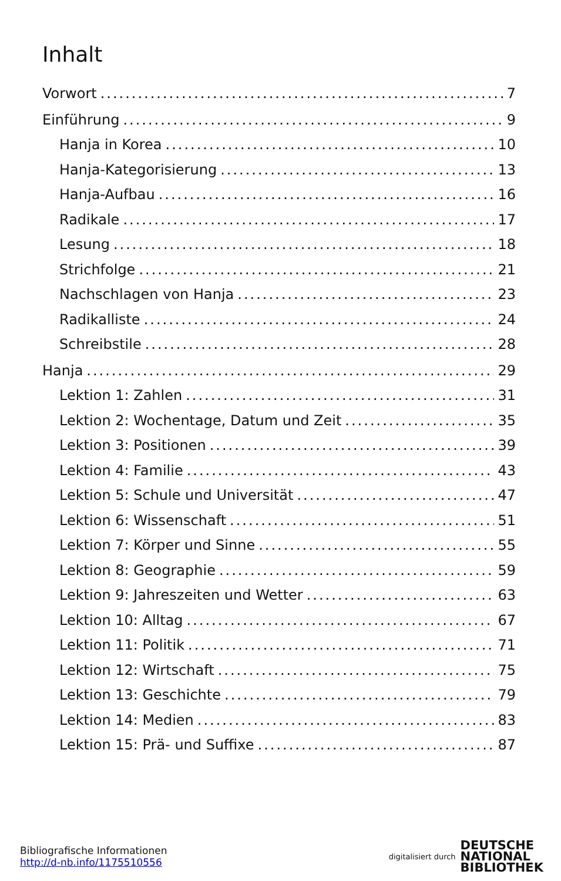Inhalt
Vorwort 7
Einführung 9
Hanja in Korea 10
Hanja-Kategorisierung 13
Hanja-Aufbau 16
Radikale 17
Lesung 18
Strichfolge 21
Nachschlagen von Hanja 23
Radikalliste 24
Schreibstile 28
Hanja 29
Lektion 1: Zahlen 31
Lektion 2: Wochentage, Datum und Zeit 35
Lektion 3: Positionen 39
Lektion 4: Familie 43
Lektion 5: Schule und Universität 47
Lektion 6: Wissenschaft 51
Lektion 7: Körper und Sinne 55
Lektion 8: Geographie 59
Lektion 9: Jahreszeiten und Wetter 63
Lektion 10: Alltag 67
Lektion 11: Politik 71
Lektion 12: Wirtschaft 75
Lektion 13: Geschichte 79
Lektion 14: Medien 83
Lektion 15: Prä- und Suffixe 87
Bibliografische Informationen
http://d-nb.info/1175510556
digitalisiert durch
DEUTSCHE
NATIONAL
BIBLIOTHEK